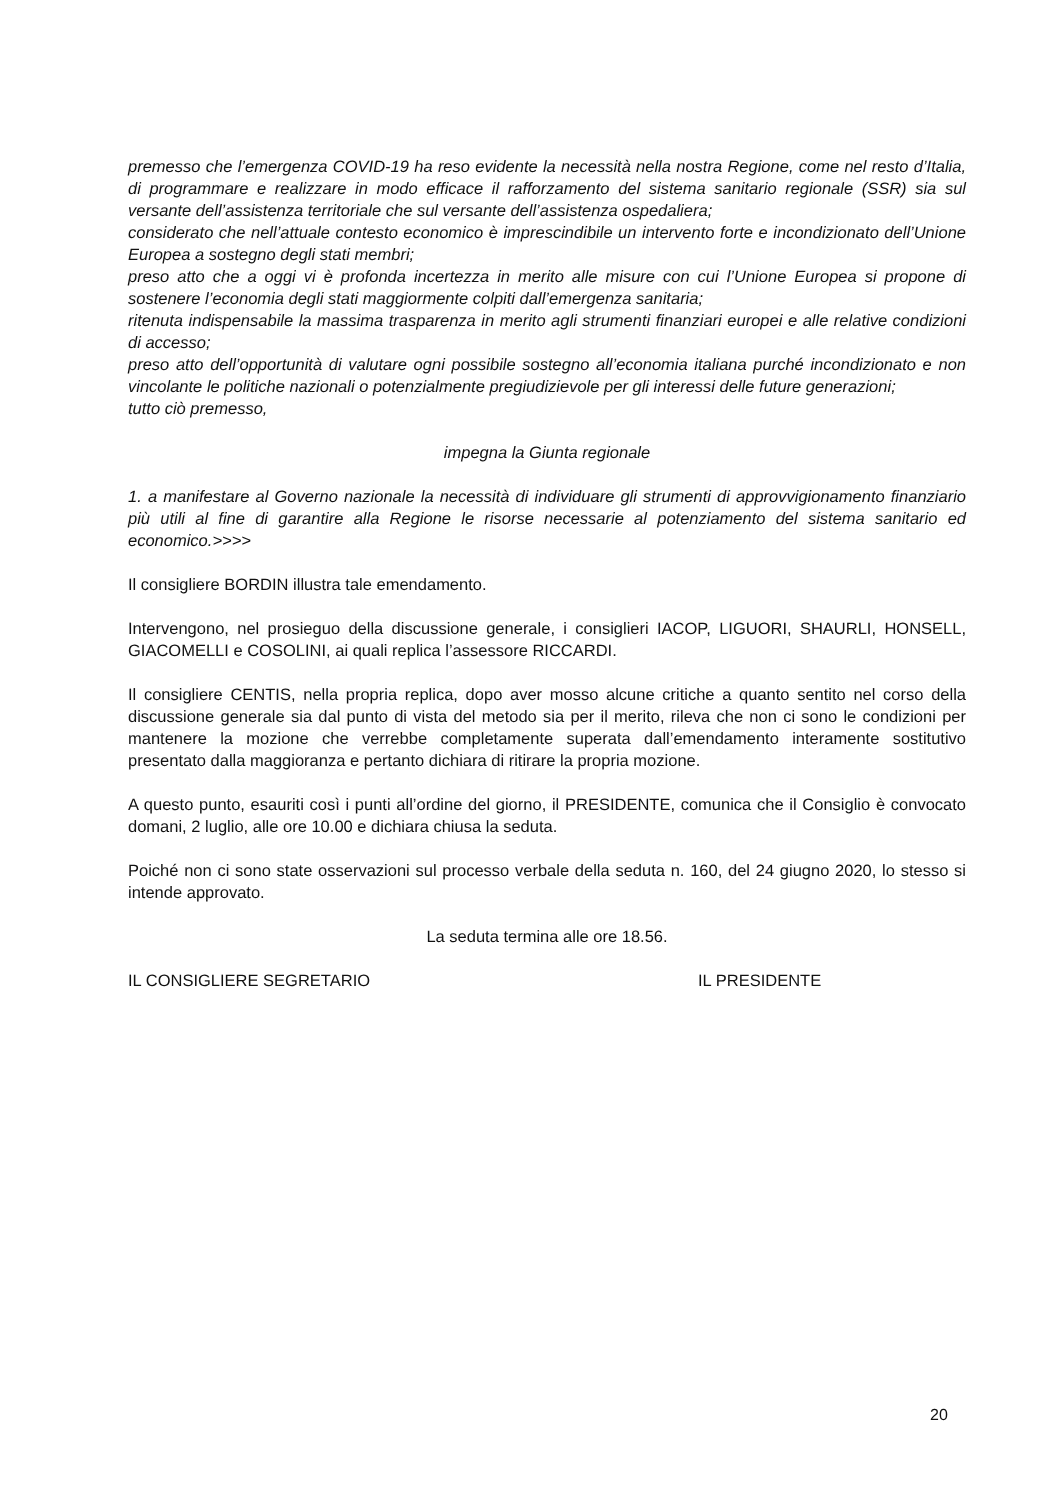premesso che l’emergenza COVID-19 ha reso evidente la necessità nella nostra Regione, come nel resto d’Italia, di programmare e realizzare in modo efficace il rafforzamento del sistema sanitario regionale (SSR) sia sul versante dell’assistenza territoriale che sul versante dell’assistenza ospedaliera;
considerato che nell’attuale contesto economico è imprescindibile un intervento forte e incondizionato dell’Unione Europea a sostegno degli stati membri;
preso atto che a oggi vi è profonda incertezza in merito alle misure con cui l’Unione Europea si propone di sostenere l’economia degli stati maggiormente colpiti dall’emergenza sanitaria;
ritenuta indispensabile la massima trasparenza in merito agli strumenti finanziari europei e alle relative condizioni di accesso;
preso atto dell’opportunità di valutare ogni possibile sostegno all’economia italiana purché incondizionato e non vincolante le politiche nazionali o potenzialmente pregiudizievole per gli interessi delle future generazioni;
tutto ciò premesso,
impegna la Giunta regionale
1. a manifestare al Governo nazionale la necessità di individuare gli strumenti di approvvigionamento finanziario più utili al fine di garantire alla Regione le risorse necessarie al potenziamento del sistema sanitario ed economico.>>>>
Il consigliere BORDIN illustra tale emendamento.
Intervengono, nel prosieguo della discussione generale, i consiglieri IACOP, LIGUORI, SHAURLI, HONSELL, GIACOMELLI e COSOLINI, ai quali replica l’assessore RICCARDI.
Il consigliere CENTIS, nella propria replica, dopo aver mosso alcune critiche a quanto sentito nel corso della discussione generale sia dal punto di vista del metodo sia per il merito, rileva che non ci sono le condizioni per mantenere la mozione che verrebbe completamente superata dall’emendamento interamente sostitutivo presentato dalla maggioranza e pertanto dichiara di ritirare la propria mozione.
A questo punto, esauriti così i punti all’ordine del giorno, il PRESIDENTE, comunica che il Consiglio è convocato domani, 2 luglio, alle ore 10.00 e dichiara chiusa la seduta.
Poiché non ci sono state osservazioni sul processo verbale della seduta n. 160, del 24 giugno 2020, lo stesso si intende approvato.
La seduta termina alle ore 18.56.
IL CONSIGLIERE SEGRETARIO IL PRESIDENTE
20